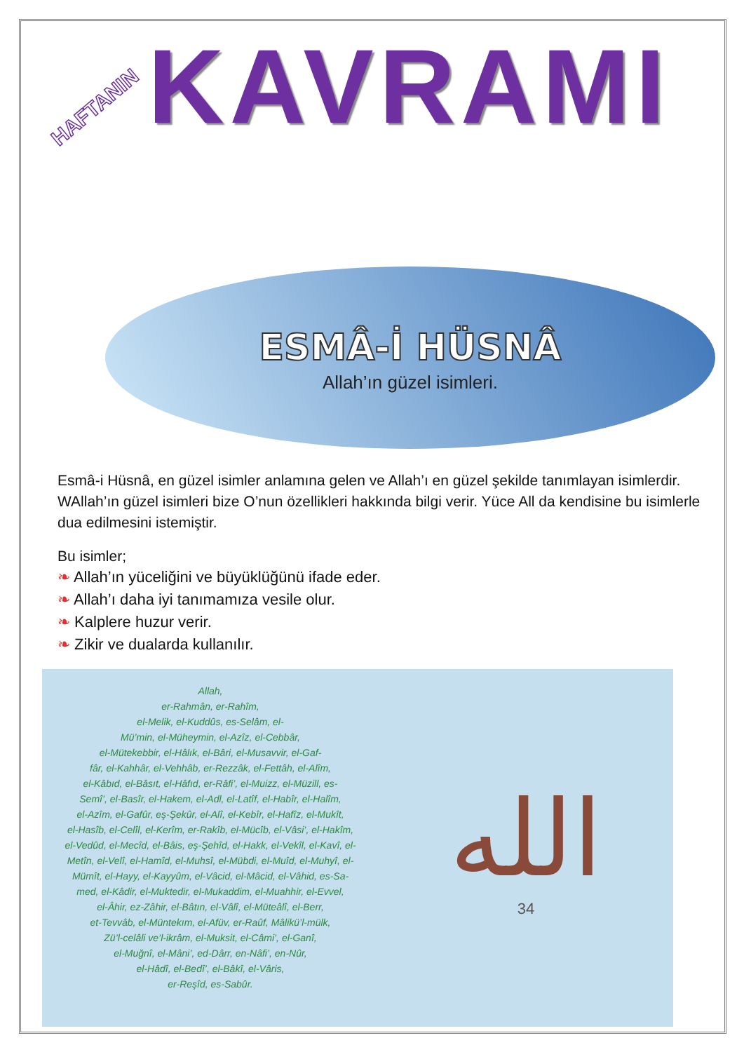HAFTANIN
KAVRAMI
ESMÂ-İ HÜSNÂ
Allah’ın güzel isimleri.
Esmâ-i Hüsnâ, en güzel isimler anlamına gelen ve Allah’ı en güzel şekilde tanımlayan isimlerdir. WAllah’ın güzel isimleri bize O’nun özellikleri hakkında bilgi verir. Yüce All da kendisine bu isimlerle dua edilmesini istemiştir.
Bu isimler;
❧ Allah’ın yüceliğini ve büyüklüğünü ifade eder.
❧ Allah’ı daha iyi tanımamıza vesile olur.
❧ Kalplere huzur verir.
❧ Zikir ve dualarda kullanılır.
Allah,
er-Rahmân, er-Rahîm,
el-Melik, el-Kuddûs, es-Selâm, el-
Mü’min, el-Müheymin, el-Azîz, el-Cebbâr,
el-Mütekebbir, el-Hâlık, el-Bâri, el-Musavvir, el-Gaf-
fâr, el-Kahhâr, el-Vehhâb, er-Rezzâk, el-Fettâh, el-Alîm,
el-Kâbıd, el-Bâsıt, el-Hâfıd, er-Râfi’, el-Muizz, el-Müzill, es-
Semî’, el-Basîr, el-Hakem, el-Adl, el-Latîf, el-Habîr, el-Halîm,
el-Azîm, el-Gafûr, eş-Şekûr, el-Alî, el-Kebîr, el-Hafîz, el-Mukît,
el-Hasîb, el-Celîl, el-Kerîm, er-Rakîb, el-Mücîb, el-Vâsi’, el-Hakîm,
el-Vedûd, el-Mecîd, el-Bâis, eş-Şehîd, el-Hakk, el-Vekîl, el-Kavî, el-
Metîn, el-Velî, el-Hamîd, el-Muhsî, el-Mübdi, el-Muîd, el-Muhyî, el-
Mümît, el-Hayy, el-Kayyûm, el-Vâcid, el-Mâcid, el-Vâhid, es-Sa-
med, el-Kâdir, el-Muktedir, el-Mukaddim, el-Muahhir, el-Evvel,
el-Âhir, ez-Zâhir, el-Bâtın, el-Vâlî, el-Müteâlî, el-Berr,
et-Tevvâb, el-Müntekım, el-Afüv, er-Raûf, Mâlikü’l-mülk,
Zü’l-celâli ve’l-ikrâm, el-Muksit, el-Câmi’, el-Ganî,
el-Muğnî, el-Mâni’, ed-Dârr, en-Nâfi’, en-Nûr,
el-Hâdî, el-Bedî’, el-Bâkî, el-Vâris,
er-Reşîd, es-Sabûr.
الله
34